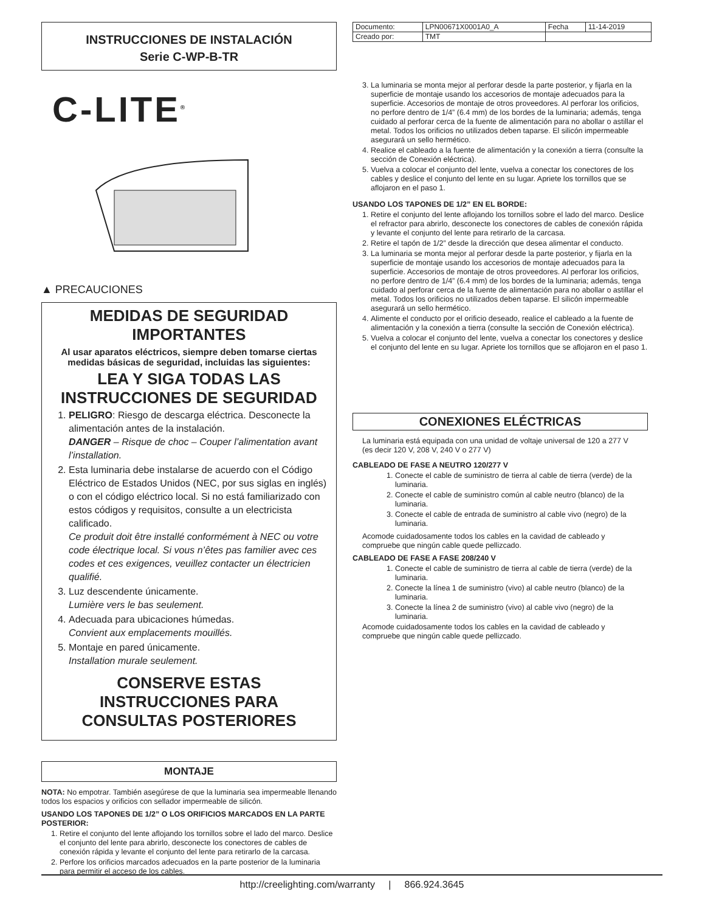INSTRUCCIONES DE INSTALACIÓN
Serie C-WP-B-TR
C-LITE<sup>®</sup>
▲ PRECAUCIONES
MEDIDAS DE SEGURIDAD IMPORTANTES
Al usar aparatos eléctricos, siempre deben tomarse ciertas medidas básicas de seguridad, incluidas las siguientes:
LEA Y SIGA TODAS LAS INSTRUCCIONES DE SEGURIDAD
1. PELIGRO: Riesgo de descarga eléctrica. Desconecte la alimentación antes de la instalación.
DANGER – Risque de choc – Couper l’alimentation avant l’installation.
2. Esta luminaria debe instalarse de acuerdo con el Código Eléctrico de Estados Unidos (NEC, por sus siglas en inglés) o con el código eléctrico local. Si no está familiarizado con estos códigos y requisitos, consulte a un electricista calificado.
Ce produit doit être installé conformément à NEC ou votre code électrique local. Si vous n’êtes pas familier avec ces codes et ces exigences, veuillez contacter un électricien qualifié.
3. Luz descendente únicamente.
Lumière vers le bas seulement.
4. Adecuada para ubicaciones húmedas.
Convient aux emplacements mouillés.
5. Montaje en pared únicamente.
Installation murale seulement.
CONSERVE ESTAS INSTRUCCIONES PARA CONSULTAS POSTERIORES
MONTAJE
NOTA: No empotrar. También asegúrese de que la luminaria sea impermeable llenando todos los espacios y orificios con sellador impermeable de silicón.
USANDO LOS TAPONES DE 1/2” O LOS ORIFICIOS MARCADOS EN LA PARTE POSTERIOR:
1. Retire el conjunto del lente aflojando los tornillos sobre el lado del marco. Deslice el conjunto del lente para abrirlo, desconecte los conectores de cables de conexión rápida y levante el conjunto del lente para retirarlo de la carcasa.
2. Perfore los orificios marcados adecuados en la parte posterior de la luminaria para permitir el acceso de los cables.
| Documento: | LPN00671X0001A0_A | Fecha | 11-14-2019 |
| Creado por: | TMT | | |
3. La luminaria se monta mejor al perforar desde la parte posterior, y fijarla en la superficie de montaje usando los accesorios de montaje adecuados para la superficie. Accesorios de montaje de otros proveedores. Al perforar los orificios, no perfore dentro de 1/4” (6.4 mm) de los bordes de la luminaria; además, tenga cuidado al perforar cerca de la fuente de alimentación para no abollar o astillar el metal. Todos los orificios no utilizados deben taparse. El silicón impermeable asegurará un sello hermético.
4. Realice el cableado a la fuente de alimentación y la conexión a tierra (consulte la sección de Conexión eléctrica).
5. Vuelva a colocar el conjunto del lente, vuelva a conectar los conectores de los cables y deslice el conjunto del lente en su lugar. Apriete los tornillos que se aflojaron en el paso 1.
USANDO LOS TAPONES DE 1/2” EN EL BORDE:
1. Retire el conjunto del lente aflojando los tornillos sobre el lado del marco. Deslice el refractor para abrirlo, desconecte los conectores de cables de conexión rápida y levante el conjunto del lente para retirarlo de la carcasa.
2. Retire el tapón de 1/2” desde la dirección que desea alimentar el conducto.
3. La luminaria se monta mejor al perforar desde la parte posterior, y fijarla en la superficie de montaje usando los accesorios de montaje adecuados para la superficie. Accesorios de montaje de otros proveedores. Al perforar los orificios, no perfore dentro de 1/4” (6.4 mm) de los bordes de la luminaria; además, tenga cuidado al perforar cerca de la fuente de alimentación para no abollar o astillar el metal. Todos los orificios no utilizados deben taparse. El silicón impermeable asegurará un sello hermético.
4. Alimente el conducto por el orificio deseado, realice el cableado a la fuente de alimentación y la conexión a tierra (consulte la sección de Conexión eléctrica).
5. Vuelva a colocar el conjunto del lente, vuelva a conectar los conectores y deslice el conjunto del lente en su lugar. Apriete los tornillos que se aflojaron en el paso 1.
CONEXIONES ELÉCTRICAS
La luminaria está equipada con una unidad de voltaje universal de 120 a 277 V (es decir 120 V, 208 V, 240 V o 277 V)
CABLEADO DE FASE A NEUTRO 120/277 V
1. Conecte el cable de suministro de tierra al cable de tierra (verde) de la luminaria.
2. Conecte el cable de suministro común al cable neutro (blanco) de la luminaria.
3. Conecte el cable de entrada de suministro al cable vivo (negro) de la luminaria.
Acomode cuidadosamente todos los cables en la cavidad de cableado y compruebe que ningún cable quede pellizcado.
CABLEADO DE FASE A FASE 208/240 V
1. Conecte el cable de suministro de tierra al cable de tierra (verde) de la luminaria.
2. Conecte la línea 1 de suministro (vivo) al cable neutro (blanco) de la luminaria.
3. Conecte la línea 2 de suministro (vivo) al cable vivo (negro) de la luminaria.
Acomode cuidadosamente todos los cables en la cavidad de cableado y compruebe que ningún cable quede pellizcado.
http://creelighting.com/warranty | 866.924.3645